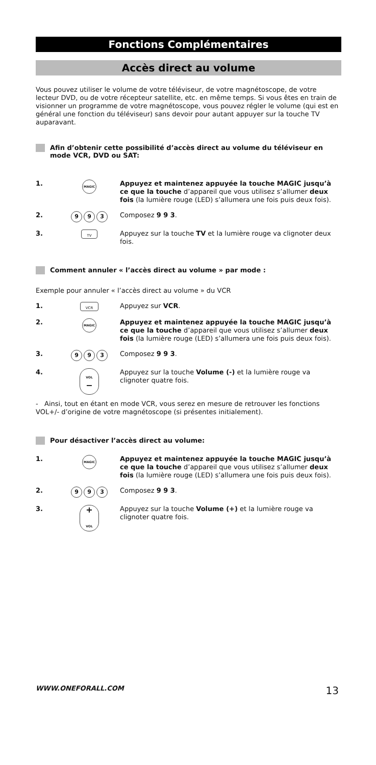Fonctions Complémentaires
Accès direct au volume
Vous pouvez utiliser le volume de votre téléviseur, de votre magnétoscope, de votre lecteur DVD, ou de votre récepteur satellite, etc. en même temps. Si vous êtes en train de visionner un programme de votre magnétoscope, vous pouvez régler le volume (qui est en général une fonction du téléviseur) sans devoir pour autant appuyer sur la touche TV auparavant.
Afin d’obtenir cette possibilité d’accès direct au volume du téléviseur en mode VCR, DVD ou SAT:
1.
MAGIC
Appuyez et maintenez appuyée la touche MAGIC jusqu’à ce que la touche d’appareil que vous utilisez s’allumer deux fois (la lumière rouge (LED) s’allumera une fois puis deux fois).
2.
9 9 3
Composez 9 9 3.
3.
TV
Appuyez sur la touche TV et la lumière rouge va clignoter deux fois.
Comment annuler « l’accès direct au volume » par mode :
Exemple pour annuler « l’accès direct au volume » du VCR
1.
VCR
Appuyez sur VCR.
2.
MAGIC
Appuyez et maintenez appuyée la touche MAGIC jusqu’à ce que la touche d’appareil que vous utilisez s’allumer deux fois (la lumière rouge (LED) s’allumera une fois puis deux fois).
3.
9 9 3
Composez 9 9 3.
4.
VOL
−
Appuyez sur la touche Volume (-) et la lumière rouge va clignoter quatre fois.
- Ainsi, tout en étant en mode VCR, vous serez en mesure de retrouver les fonctions VOL+/- d’origine de votre magnétoscope (si présentes initialement).
Pour désactiver l’accès direct au volume:
1.
MAGIC
Appuyez et maintenez appuyée la touche MAGIC jusqu’à ce que la touche d’appareil que vous utilisez s’allumer deux fois (la lumière rouge (LED) s’allumera une fois puis deux fois).
2.
9 9 3
Composez 9 9 3.
3.
+
VOL
Appuyez sur la touche Volume (+) et la lumière rouge va clignoter quatre fois.
WWW.ONEFORALL.COM 13